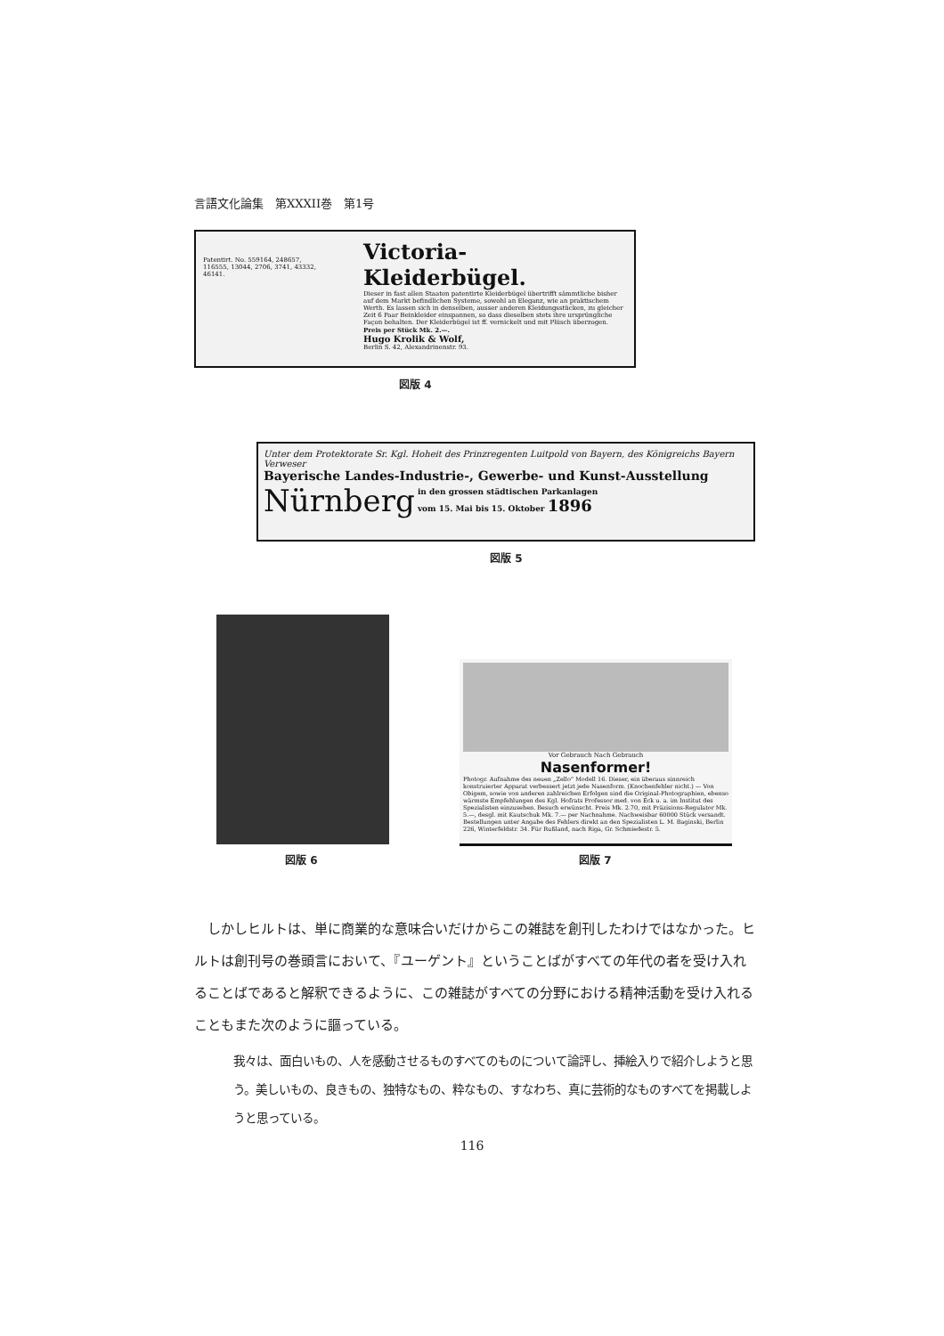言語文化論集　第XXXII巻　第1号
Patentirt. No. 559164, 248657, 116555, 13044, 2706, 3741, 43332, 46141.
Victoria-Kleiderbügel.
Dieser in fast allen Staaten patentirte Kleiderbügel übertrifft sämmtliche bisher auf dem Markt befindlichen Systeme, sowohl an Eleganz, wie an praktischem Werth. Es lassen sich in denselben, ausser anderen Kleidungsstücken, zu gleicher Zeit 6 Paar Beinkleider einspannen, so dass dieselben stets ihre ursprüngliche Façon behalten. Der Kleiderbügel ist ff. vernickelt und mit Plüsch überzogen.
Preis per Stück Mk. 2.—.
Hugo Krolik & Wolf,
Berlin S. 42, Alexandrinenstr. 93.
図版 4
Unter dem Protektorate Sr. Kgl. Hoheit des Prinzregenten Luitpold von Bayern, des Königreichs Bayern Verweser
Bayerische Landes-Industrie-, Gewerbe- und Kunst-Ausstellung
Nürnberg
in den grossen städtischen Parkanlagen
vom 15. Mai bis 15. Oktober 1896
図版 5
図版 6
Vor Gebrauch Nach Gebrauch
Nasenformer!
Photogr. Aufnahme des neuen „Zello“ Modell 16. Dieser, ein überaus sinnreich konstruierter Apparat verbessert jetzt jede Nasenform. (Knochenfehler nicht.) — Von Obigem, sowie von anderen zahlreichen Erfolgen sind die Original-Photographien, ebenso wärmste Empfehlungen des Kgl. Hofrats Professor med. von Eck u. a. im Institut des Spezialisten einzusehen. Besuch erwünscht. Preis Mk. 2.70, mit Präzisions-Regulator Mk. 5.—, desgl. mit Kautschuk Mk. 7.— per Nachnahme. Nachweisbar 60000 Stück versandt. Bestellungen unter Angabe des Fehlers direkt an den Spezialisten L. M. Baginski, Berlin 226, Winterfeldstr. 34. Für Rußland, nach Riga, Gr. Schmiedestr. 5.
図版 7
　しかしヒルトは、単に商業的な意味合いだけからこの雑誌を創刊したわけではなかった。ヒルトは創刊号の巻頭言において、『ユーゲント』ということばがすべての年代の者を受け入れることばであると解釈できるように、この雑誌がすべての分野における精神活動を受け入れることもまた次のように謳っている。
我々は、面白いもの、人を感動させるものすべてのものについて論評し、挿絵入りで紹介しようと思う。美しいもの、良きもの、独特なもの、粋なもの、すなわち、真に芸術的なものすべてを掲載しようと思っている。
116